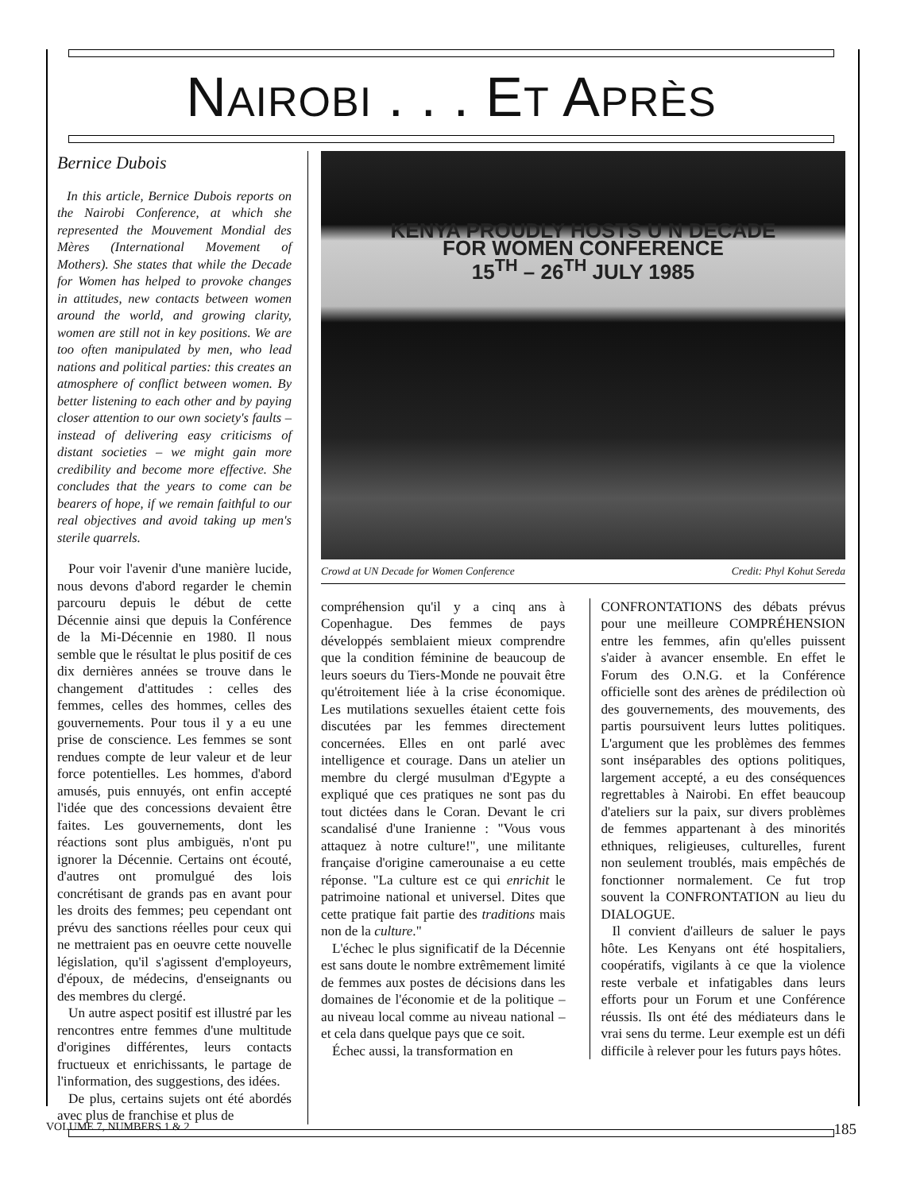NAIROBI . . . ET APRÈS
Bernice Dubois
In this article, Bernice Dubois reports on the Nairobi Conference, at which she represented the Mouvement Mondial des Mères (International Movement of Mothers). She states that while the Decade for Women has helped to provoke changes in attitudes, new contacts between women around the world, and growing clarity, women are still not in key positions. We are too often manipulated by men, who lead nations and political parties: this creates an atmosphere of conflict between women. By better listening to each other and by paying closer attention to our own society's faults – instead of delivering easy criticisms of distant societies – we might gain more credibility and become more effective. She concludes that the years to come can be bearers of hope, if we remain faithful to our real objectives and avoid taking up men's sterile quarrels.
Pour voir l'avenir d'une manière lucide, nous devons d'abord regarder le chemin parcouru depuis le début de cette Décennie ainsi que depuis la Conférence de la Mi-Décennie en 1980. Il nous semble que le résultat le plus positif de ces dix dernières années se trouve dans le changement d'attitudes : celles des femmes, celles des hommes, celles des gouvernements. Pour tous il y a eu une prise de conscience. Les femmes se sont rendues compte de leur valeur et de leur force potentielles. Les hommes, d'abord amusés, puis ennuyés, ont enfin accepté l'idée que des concessions devaient être faites. Les gouvernements, dont les réactions sont plus ambiguës, n'ont pu ignorer la Décennie. Certains ont écouté, d'autres ont promulgué des lois concrétisant de grands pas en avant pour les droits des femmes; peu cependant ont prévu des sanctions réelles pour ceux qui ne mettraient pas en oeuvre cette nouvelle législation, qu'il s'agissent d'employeurs, d'époux, de médecins, d'enseignants ou des membres du clergé.
Un autre aspect positif est illustré par les rencontres entre femmes d'une multitude d'origines différentes, leurs contacts fructueux et enrichissants, le partage de l'information, des suggestions, des idées.
De plus, certains sujets ont été abordés avec plus de franchise et plus de
KENYA PROUDLY HOSTS U N DECADE
FOR WOMEN CONFERENCE
15<sup>TH</sup> – 26<sup>TH</sup> JULY 1985
Crowd at UN Decade for Women Conference Credit: Phyl Kohut Sereda
compréhension qu'il y a cinq ans à Copenhague. Des femmes de pays développés semblaient mieux comprendre que la condition féminine de beaucoup de leurs soeurs du Tiers-Monde ne pouvait être qu'étroitement liée à la crise économique. Les mutilations sexuelles étaient cette fois discutées par les femmes directement concernées. Elles en ont parlé avec intelligence et courage. Dans un atelier un membre du clergé musulman d'Egypte a expliqué que ces pratiques ne sont pas du tout dictées dans le Coran. Devant le cri scandalisé d'une Iranienne : "Vous vous attaquez à notre culture!", une militante française d'origine camerounaise a eu cette réponse. "La culture est ce qui enrichit le patrimoine national et universel. Dites que cette pratique fait partie des traditions mais non de la culture."
L'échec le plus significatif de la Décennie est sans doute le nombre extrêmement limité de femmes aux postes de décisions dans les domaines de l'économie et de la politique – au niveau local comme au niveau national – et cela dans quelque pays que ce soit.
Échec aussi, la transformation en
CONFRONTATIONS des débats prévus pour une meilleure COMPRÉHENSION entre les femmes, afin qu'elles puissent s'aider à avancer ensemble. En effet le Forum des O.N.G. et la Conférence officielle sont des arènes de prédilection où des gouvernements, des mouvements, des partis poursuivent leurs luttes politiques. L'argument que les problèmes des femmes sont inséparables des options politiques, largement accepté, a eu des conséquences regrettables à Nairobi. En effet beaucoup d'ateliers sur la paix, sur divers problèmes de femmes appartenant à des minorités ethniques, religieuses, culturelles, furent non seulement troublés, mais empêchés de fonctionner normalement. Ce fut trop souvent la CONFRONTATION au lieu du DIALOGUE.
Il convient d'ailleurs de saluer le pays hôte. Les Kenyans ont été hospitaliers, coopératifs, vigilants à ce que la violence reste verbale et infatigables dans leurs efforts pour un Forum et une Conférence réussis. Ils ont été des médiateurs dans le vrai sens du terme. Leur exemple est un défi difficile à relever pour les futurs pays hôtes.
VOLUME 7, NUMBERS 1 & 2 185